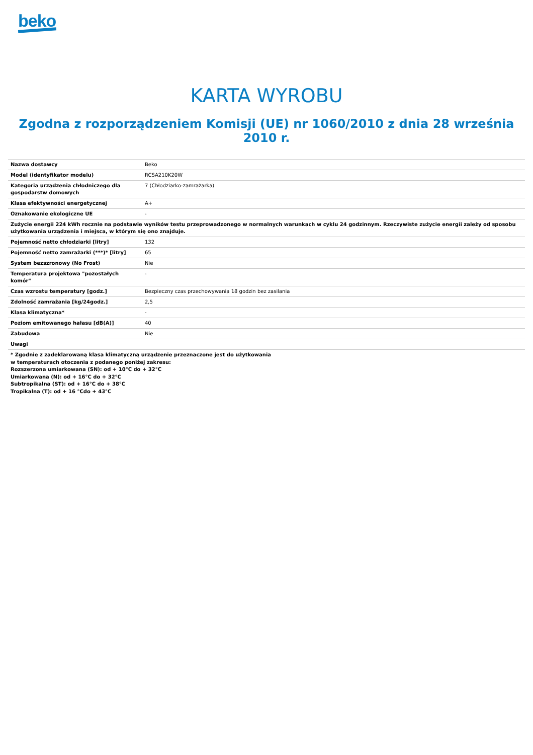beko
KARTA WYROBU
Zgodna z rozporządzeniem Komisji (UE) nr 1060/2010 z dnia 28 września 2010 r.
| Nazwa dostawcy | Beko |
| Model (identyfikator modelu) | RCSA210K20W |
| Kategoria urządzenia chłodniczego dla gospodarstw domowych | 7 (Chłodziarko-zamrażarka) |
| Klasa efektywności energetycznej | A+ |
| Oznakowanie ekologiczne UE | - |
| Zużycie energii 224 kWh rocznie na podstawie wyników testu przeprowadzonego w normalnych warunkach w cyklu 24 godzinnym. Rzeczywiste zużycie energii zależy od sposobu użytkowania urządzenia i miejsca, w którym się ono znajduje. | |
| Pojemność netto chłodziarki [litry] | 132 |
| Pojemność netto zamrażarki (***)* [litry] | 65 |
| System bezszronowy (No Frost) | Nie |
| Temperatura projektowa "pozostałych komór" | - |
| Czas wzrostu temperatury [godz.] | Bezpieczny czas przechowywania 18 godzin bez zasilania |
| Zdolność zamrażania [kg/24godz.] | 2,5 |
| Klasa klimatyczna* | - |
| Poziom emitowanego hałasu [dB(A)] | 40 |
| Zabudowa | Nie |
| Uwagi | |
* Zgodnie z zadeklarowaną klasa klimatyczną urządzenie przeznaczone jest do użytkowania
w temperaturach otoczenia z podanego poniżej zakresu:
Rozszerzona umiarkowana (SN): od + 10°C do + 32°C
Umiarkowana (N): od + 16°C do + 32°C
Subtropikalna (ST): od + 16°C do + 38°C
Tropikalna (T): od + 16 °Cdo + 43°C